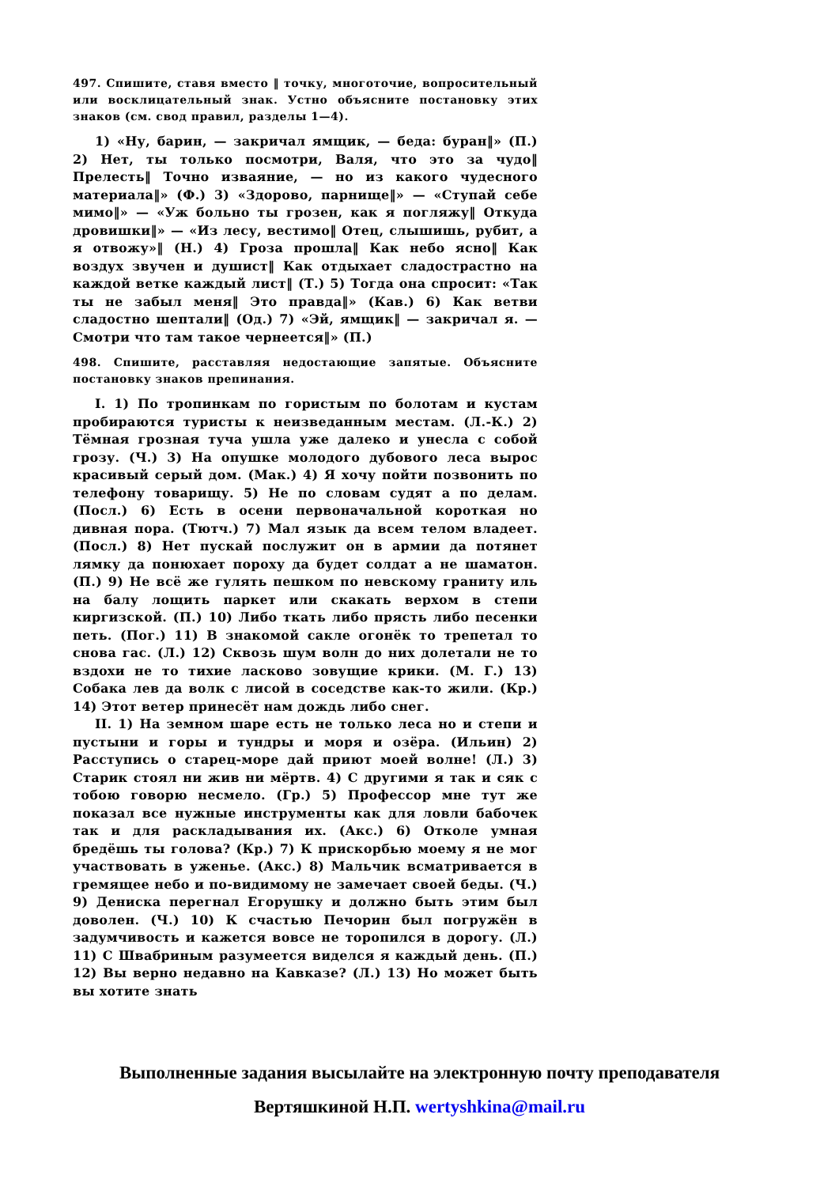497. Спишите, ставя вместо ‖ точку, многоточие, вопросительный или восклицательный знак. Устно объясните постановку этих знаков (см. свод правил, разделы 1—4).
1) «Ну, барин, — закричал ямщик, — беда: буран‖» (П.) 2) Нет, ты только посмотри, Валя, что это за чудо‖ Прелесть‖ Точно изваяние, — но из какого чудесного материала‖» (Ф.) 3) «Здорово, парнище‖» — «Ступай себе мимо‖» — «Уж больно ты грозен, как я погляжу‖ Откуда дровишки‖» — «Из лесу, вестимо‖ Отец, слышишь, рубит, а я отвожу»‖ (Н.) 4) Гроза прошла‖ Как небо ясно‖ Как воздух звучен и душист‖ Как отдыхает сладострастно на каждой ветке каждый лист‖ (Т.) 5) Тогда она спросит: «Так ты не забыл меня‖ Это правда‖» (Кав.) 6) Как ветви сладостно шептали‖ (Од.) 7) «Эй, ямщик‖ — закричал я. — Смотри что там такое чернеется‖» (П.)
498. Спишите, расставляя недостающие запятые. Объясните постановку знаков препинания.
I. 1) По тропинкам по гористым по болотам и кустам пробираются туристы к неизведанным местам. (Л.-К.) 2) Тёмная грозная туча ушла уже далеко и унесла с собой грозу. (Ч.) 3) На опушке молодого дубового леса вырос красивый серый дом. (Мак.) 4) Я хочу пойти позвонить по телефону товарищу. 5) Не по словам судят а по делам. (Посл.) 6) Есть в осени первоначальной короткая но дивная пора. (Тютч.) 7) Мал язык да всем телом владеет. (Посл.) 8) Нет пускай послужит он в армии да потянет лямку да понюхает пороху да будет солдат а не шаматон. (П.) 9) Не всё же гулять пешком по невскому граниту иль на балу лощить паркет или скакать верхом в степи киргизской. (П.) 10) Либо ткать либо прясть либо песенки петь. (Пог.) 11) В знакомой сакле огонёк то трепетал то снова гас. (Л.) 12) Сквозь шум волн до них долетали не то вздохи не то тихие ласково зовущие крики. (М. Г.) 13) Собака лев да волк с лисой в соседстве как-то жили. (Кр.) 14) Этот ветер принесёт нам дождь либо снег.
II. 1) На земном шаре есть не только леса но и степи и пустыни и горы и тундры и моря и озёра. (Ильин) 2) Расступись о старец-море дай приют моей волне! (Л.) 3) Старик стоял ни жив ни мёртв. 4) С другими я так и сяк с тобою говорю несмело. (Гр.) 5) Профессор мне тут же показал все нужные инструменты как для ловли бабочек так и для раскладывания их. (Акс.) 6) Отколе умная бредёшь ты голова? (Кр.) 7) К прискорбью моему я не мог участвовать в уженье. (Акс.) 8) Мальчик всматривается в гремящее небо и по-видимому не замечает своей беды. (Ч.) 9) Дениска перегнал Егорушку и должно быть этим был доволен. (Ч.) 10) К счастью Печорин был погружён в задумчивость и кажется вовсе не торопился в дорогу. (Л.) 11) С Швабриным разумеется виделся я каждый день. (П.) 12) Вы верно недавно на Кавказе? (Л.) 13) Но может быть вы хотите знать
Выполненные задания высылайте на электронную почту преподавателя
Вертяшкиной Н.П. wertyshkina@mail.ru